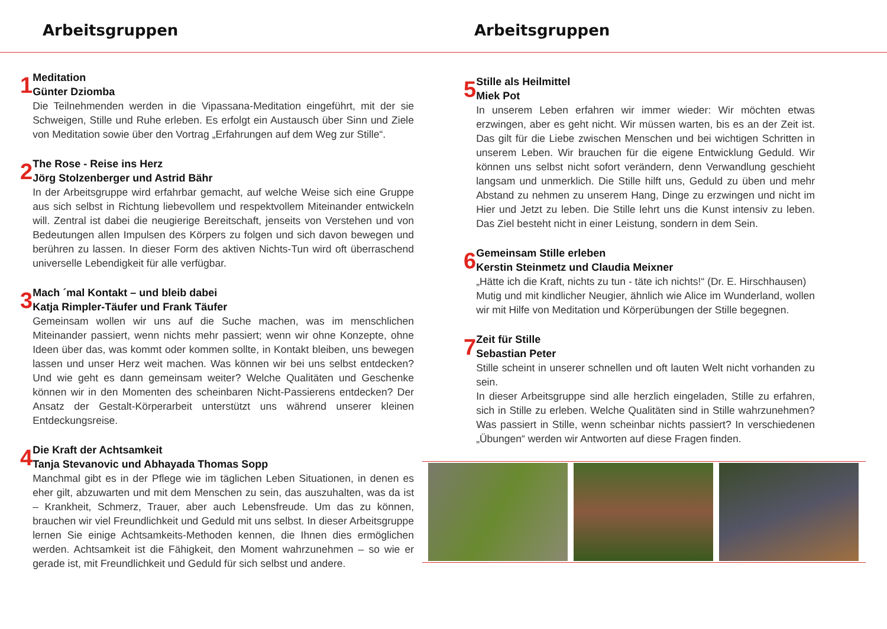Arbeitsgruppen Arbeitsgruppen
1
Meditation
Günter Dziomba
Die Teilnehmenden werden in die Vipassana-Meditation eingeführt, mit der sie Schweigen, Stille und Ruhe erleben. Es erfolgt ein Austausch über Sinn und Ziele von Meditation sowie über den Vortrag „Erfahrungen auf dem Weg zur Stille“.
2
The Rose - Reise ins Herz
Jörg Stolzenberger und Astrid Bähr
In der Arbeitsgruppe wird erfahrbar gemacht, auf welche Weise sich eine Gruppe aus sich selbst in Richtung liebevollem und respektvollem Miteinander entwickeln will. Zentral ist dabei die neugierige Bereitschaft, jenseits von Verstehen und von Bedeutungen allen Impulsen des Körpers zu folgen und sich davon bewegen und berühren zu lassen. In dieser Form des aktiven Nichts-Tun wird oft überraschend universelle Lebendigkeit für alle verfügbar.
3
Mach ´mal Kontakt – und bleib dabei
Katja Rimpler-Täufer und Frank Täufer
Gemeinsam wollen wir uns auf die Suche machen, was im menschlichen Miteinander passiert, wenn nichts mehr passiert; wenn wir ohne Konzepte, ohne Ideen über das, was kommt oder kommen sollte, in Kontakt bleiben, uns bewegen lassen und unser Herz weit machen. Was können wir bei uns selbst entdecken? Und wie geht es dann gemeinsam weiter? Welche Qualitäten und Geschenke können wir in den Momenten des scheinbaren Nicht-Passierens entdecken? Der Ansatz der Gestalt-Körperarbeit unterstützt uns während unserer kleinen Entdeckungsreise.
4
Die Kraft der Achtsamkeit
Tanja Stevanovic und Abhayada Thomas Sopp
Manchmal gibt es in der Pflege wie im täglichen Leben Situationen, in denen es eher gilt, abzuwarten und mit dem Menschen zu sein, das auszuhalten, was da ist – Krankheit, Schmerz, Trauer, aber auch Lebensfreude. Um das zu können, brauchen wir viel Freundlichkeit und Geduld mit uns selbst. In dieser Arbeitsgruppe lernen Sie einige Achtsamkeits-Methoden kennen, die Ihnen dies ermöglichen werden. Achtsamkeit ist die Fähigkeit, den Moment wahrzunehmen – so wie er gerade ist, mit Freundlichkeit und Geduld für sich selbst und andere.
5
Stille als Heilmittel
Miek Pot
In unserem Leben erfahren wir immer wieder: Wir möchten etwas erzwingen, aber es geht nicht. Wir müssen warten, bis es an der Zeit ist. Das gilt für die Liebe zwischen Menschen und bei wichtigen Schritten in unserem Leben. Wir brauchen für die eigene Entwicklung Geduld. Wir können uns selbst nicht sofort verändern, denn Verwandlung geschieht langsam und unmerklich. Die Stille hilft uns, Geduld zu üben und mehr Abstand zu nehmen zu unserem Hang, Dinge zu erzwingen und nicht im Hier und Jetzt zu leben. Die Stille lehrt uns die Kunst intensiv zu leben. Das Ziel besteht nicht in einer Leistung, sondern in dem Sein.
6
Gemeinsam Stille erleben
Kerstin Steinmetz und Claudia Meixner
„Hätte ich die Kraft, nichts zu tun - täte ich nichts!“ (Dr. E. Hirschhausen)
Mutig und mit kindlicher Neugier, ähnlich wie Alice im Wunderland, wollen wir mit Hilfe von Meditation und Körperübungen der Stille begegnen.
7
Zeit für Stille
Sebastian Peter
Stille scheint in unserer schnellen und oft lauten Welt nicht vorhanden zu sein.
In dieser Arbeitsgruppe sind alle herzlich eingeladen, Stille zu erfahren, sich in Stille zu erleben. Welche Qualitäten sind in Stille wahrzunehmen? Was passiert in Stille, wenn scheinbar nichts passiert? In verschiedenen „Übungen“ werden wir Antworten auf diese Fragen finden.